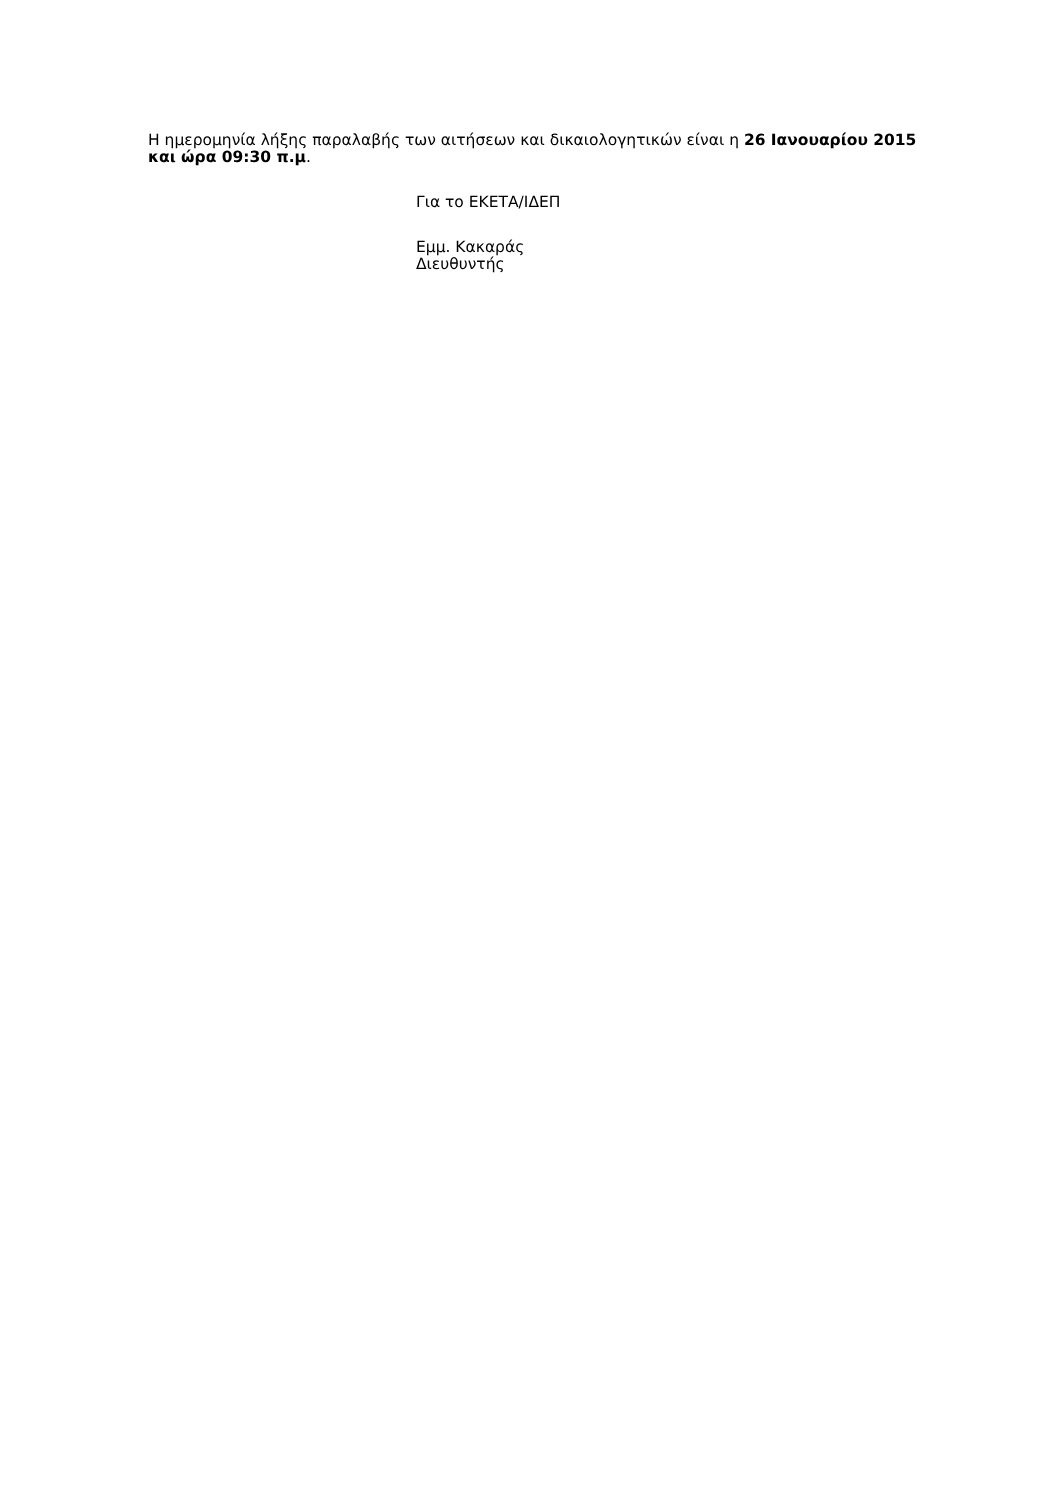Η ημερομηνία λήξης παραλαβής των αιτήσεων και δικαιολογητικών είναι η 26 Ιανουαρίου 2015 και ώρα 09:30 π.μ.
Για το ΕΚΕΤΑ/ΙΔΕΠ
Εμμ. Κακαράς
Διευθυντής